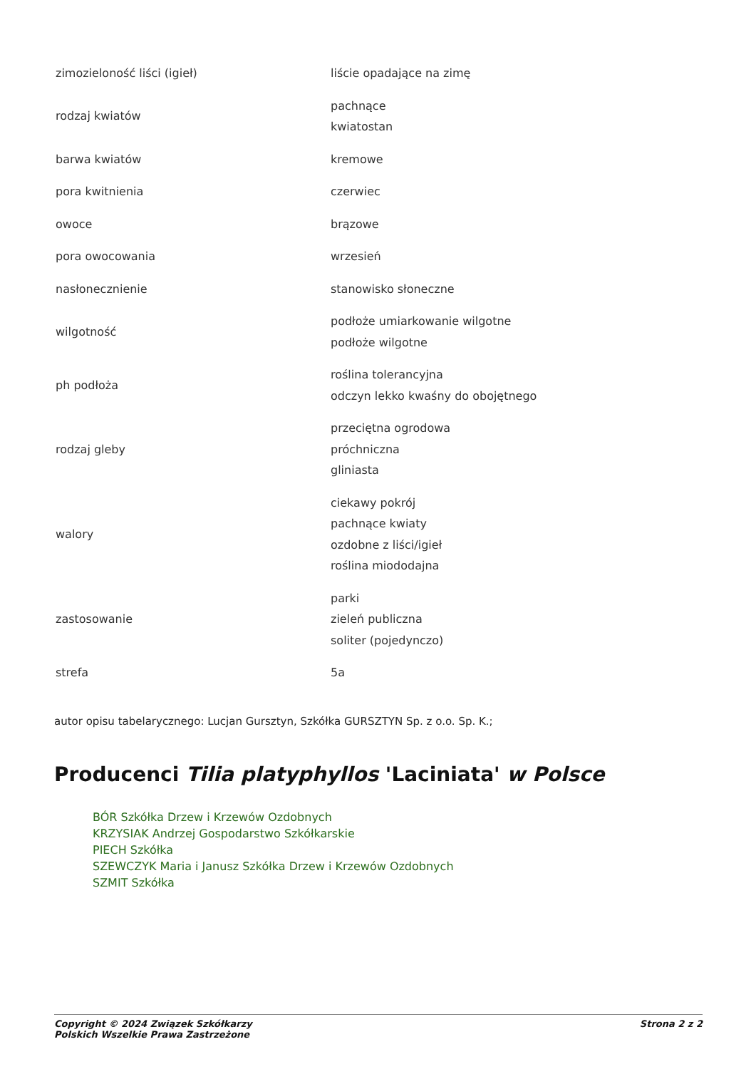| zimozieloność liści (igieł) | liście opadające na zimę |
| rodzaj kwiatów | pachnące kwiatostan |
| barwa kwiatów | kremowe |
| pora kwitnienia | czerwiec |
| owoce | brązowe |
| pora owocowania | wrzesień |
| nasłonecznienie | stanowisko słoneczne |
| wilgotność | podłoże umiarkowanie wilgotne podłoże wilgotne |
| ph podłoża | roślina tolerancyjna odczyn lekko kwaśny do obojętnego |
| rodzaj gleby | przeciętna ogrodowa próchniczna gliniasta |
| walory | ciekawy pokrój pachnące kwiaty ozdobne z liści/igieł roślina miododajna |
| zastosowanie | parki zieleń publiczna soliter (pojedynczo) |
| strefa | 5a |
autor opisu tabelarycznego: Lucjan Gursztyn, Szkółka GURSZTYN Sp. z o.o. Sp. K.;
Producenci Tilia platyphyllos 'Laciniata' w Polsce
BÓR Szkółka Drzew i Krzewów Ozdobnych
KRZYSIAK Andrzej Gospodarstwo Szkółkarskie
PIECH Szkółka
SZEWCZYK Maria i Janusz Szkółka Drzew i Krzewów Ozdobnych
SZMIT Szkółka
Copyright © 2024 Związek Szkółkarzy
Polskich Wszelkie Prawa Zastrzeżone
Strona 2 z 2